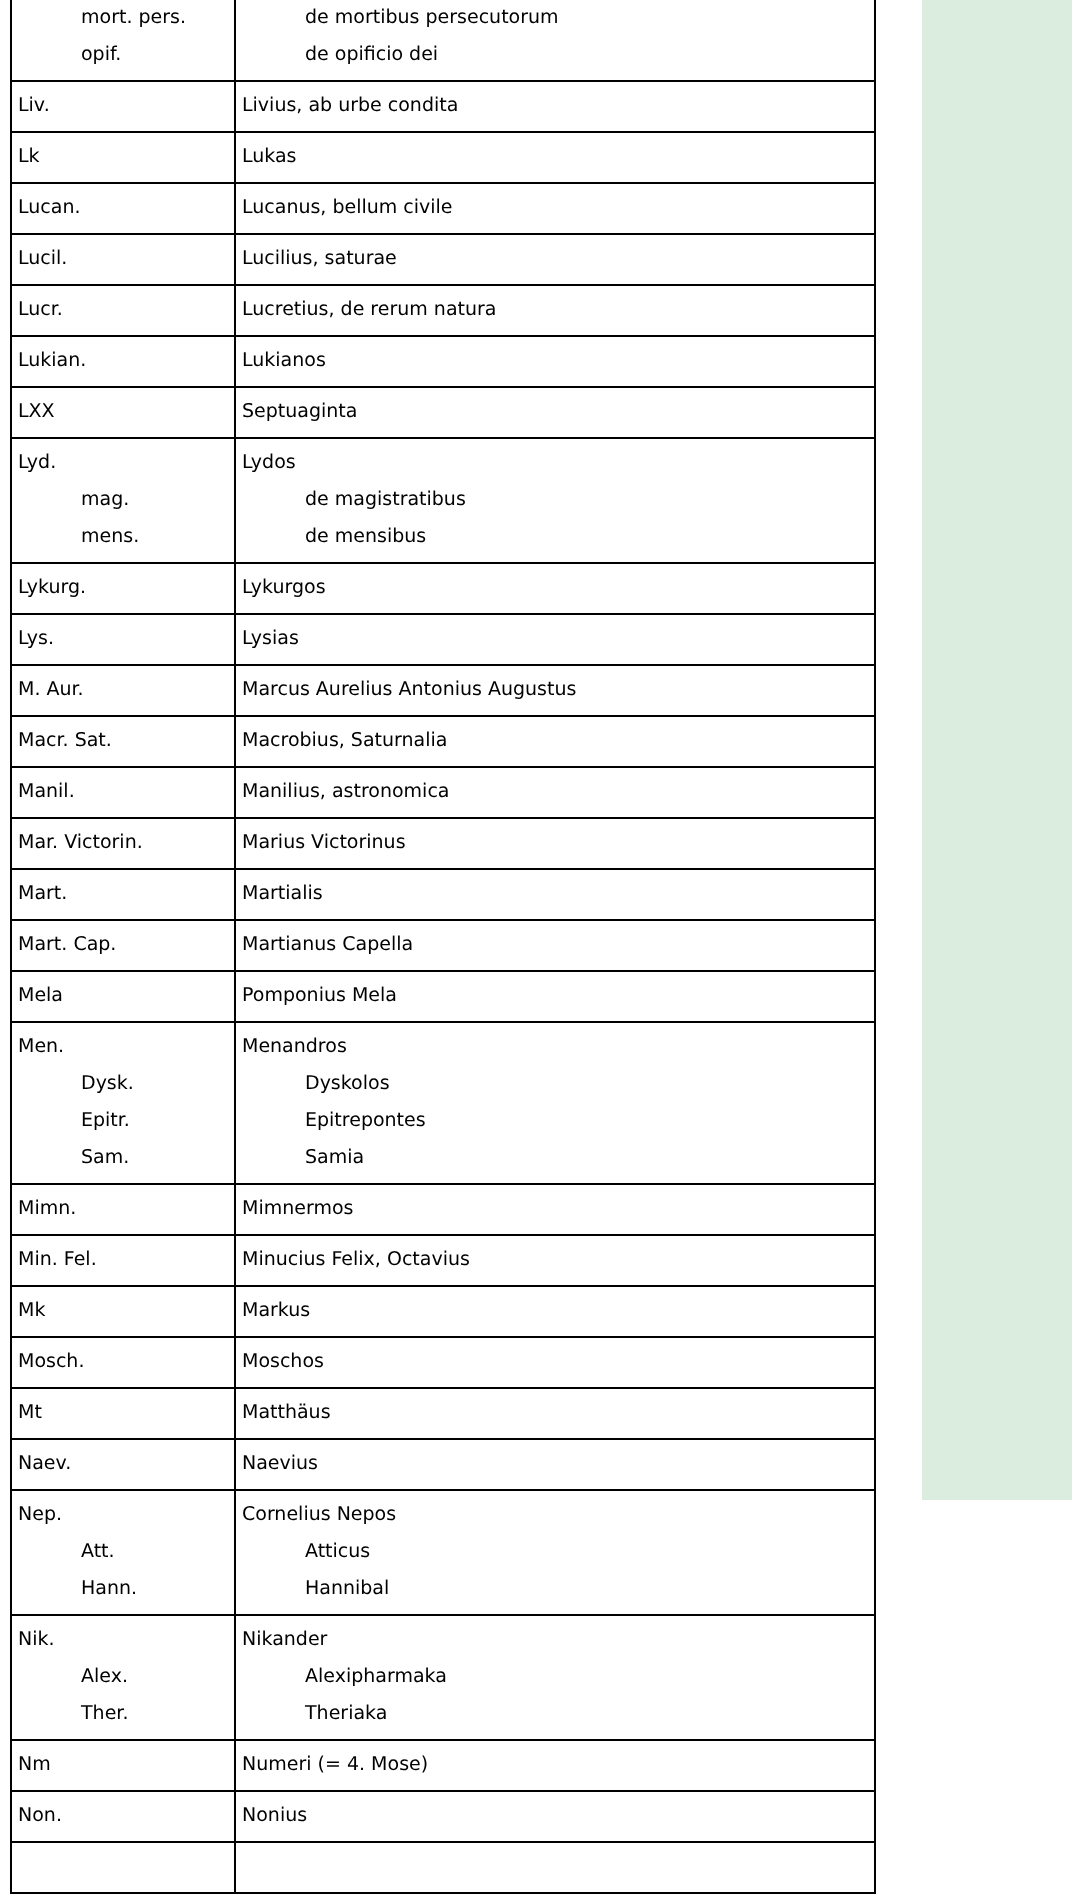| mort. pers. opif. | de mortibus persecutorum de opificio dei |
| Liv. | Livius, ab urbe condita |
| Lk | Lukas |
| Lucan. | Lucanus, bellum civile |
| Lucil. | Lucilius, saturae |
| Lucr. | Lucretius, de rerum natura |
| Lukian. | Lukianos |
| LXX | Septuaginta |
| Lyd. mag. mens. | Lydos de magistratibus de mensibus |
| Lykurg. | Lykurgos |
| Lys. | Lysias |
| M. Aur. | Marcus Aurelius Antonius Augustus |
| Macr. Sat. | Macrobius, Saturnalia |
| Manil. | Manilius, astronomica |
| Mar. Victorin. | Marius Victorinus |
| Mart. | Martialis |
| Mart. Cap. | Martianus Capella |
| Mela | Pomponius Mela |
| Men. Dysk. Epitr. Sam. | Menandros Dyskolos Epitrepontes Samia |
| Mimn. | Mimnermos |
| Min. Fel. | Minucius Felix, Octavius |
| Mk | Markus |
| Mosch. | Moschos |
| Mt | Matthäus |
| Naev. | Naevius |
| Nep. Att. Hann. | Cornelius Nepos Atticus Hannibal |
| Nik. Alex. Ther. | Nikander Alexipharmaka Theriaka |
| Nm | Numeri (= 4. Mose) |
| Non. | Nonius |